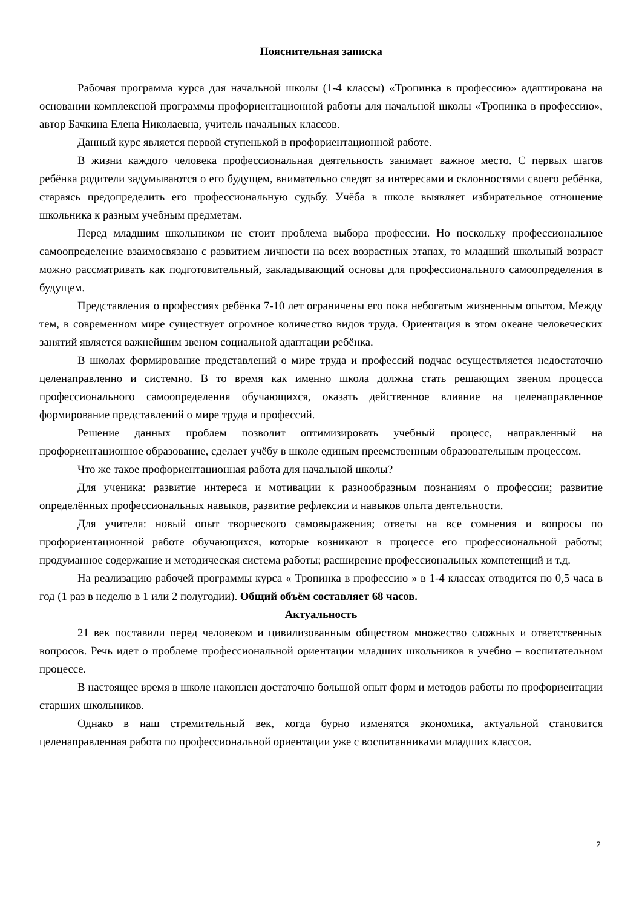Пояснительная записка
Рабочая программа курса для начальной школы (1-4 классы) «Тропинка в профессию» адаптирована на основании комплексной программы профориентационной работы для начальной школы «Тропинка в профессию», автор Бачкина Елена Николаевна, учитель начальных классов.
Данный курс является первой ступенькой в профориентационной работе.
В жизни каждого человека профессиональная деятельность занимает важное место. С первых шагов ребёнка родители задумываются о его будущем, внимательно следят за интересами и склонностями своего ребёнка, стараясь предопределить его профессиональную судьбу. Учёба в школе выявляет избирательное отношение школьника к разным учебным предметам.
Перед младшим школьником не стоит проблема выбора профессии. Но поскольку профессиональное самоопределение взаимосвязано с развитием личности на всех возрастных этапах, то младший школьный возраст можно рассматривать как подготовительный, закладывающий основы для профессионального самоопределения в будущем.
Представления о профессиях ребёнка 7-10 лет ограничены его пока небогатым жизненным опытом. Между тем, в современном мире существует огромное количество видов труда. Ориентация в этом океане человеческих занятий является важнейшим звеном социальной адаптации ребёнка.
В школах формирование представлений о мире труда и профессий подчас осуществляется недостаточно целенаправленно и системно. В то время как именно школа должна стать решающим звеном процесса профессионального самоопределения обучающихся, оказать действенное влияние на целенаправленное формирование представлений о мире труда и профессий.
Решение данных проблем позволит оптимизировать учебный процесс, направленный на профориентационное образование, сделает учёбу в школе единым преемственным образовательным процессом.
Что же такое профориентационная работа для начальной школы?
Для ученика: развитие интереса и мотивации к разнообразным познаниям о профессии; развитие определённых профессиональных навыков, развитие рефлексии и навыков опыта деятельности.
Для учителя: новый опыт творческого самовыражения; ответы на все сомнения и вопросы по профориентационной работе обучающихся, которые возникают в процессе его профессиональной работы; продуманное содержание и методическая система работы; расширение профессиональных компетенций и т.д.
На реализацию рабочей программы курса « Тропинка в профессию » в 1-4 классах отводится по 0,5 часа в год (1 раз в неделю в 1 или 2 полугодии). Общий объём составляет 68 часов.
Актуальность
21 век поставили перед человеком и цивилизованным обществом множество сложных и ответственных вопросов. Речь идет о проблеме профессиональной ориентации младших школьников в учебно – воспитательном процессе.
В настоящее время в школе накоплен достаточно большой опыт форм и методов работы по профориентации старших школьников.
Однако в наш стремительный век, когда бурно изменятся экономика, актуальной становится целенаправленная работа по профессиональной ориентации уже с воспитанниками младших классов.
2